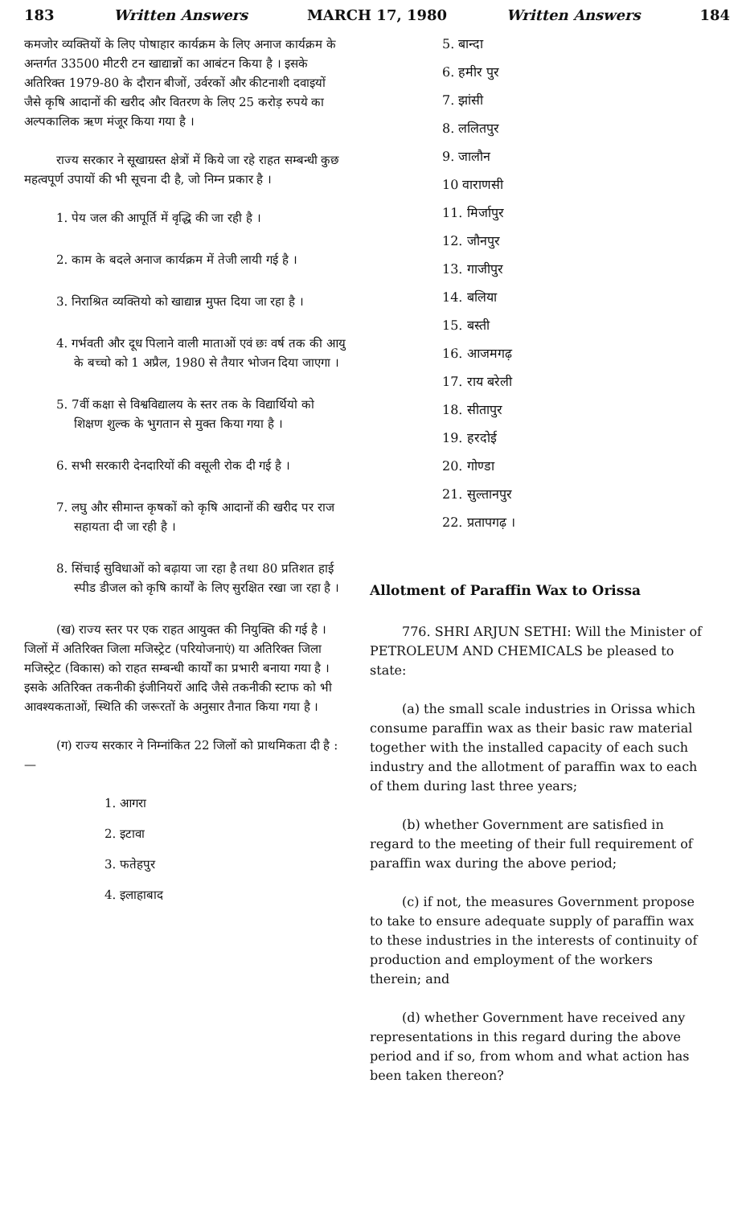183 Written Answers MARCH 17, 1980 Written Answers 184
कमजोर व्यक्तियों के लिए पोषाहार कार्यक्रम के लिए अनाज कार्यक्रम के अन्तर्गत 33500 मीटरी टन खाद्यान्नों का आबंटन किया है । इसके अतिरिक्त 1979-80 के दौरान बीजों, उर्वरकों और कीटनाशी दवाइयों जैसे कृषि आदानों की खरीद और वितरण के लिए 25 करोड़ रुपये का अल्पकालिक ऋण मंजूर किया गया है ।
राज्य सरकार ने सूखाग्रस्त क्षेत्रों में किये जा रहे राहत सम्बन्धी कुछ महत्वपूर्ण उपायों की भी सूचना दी है, जो निम्न प्रकार है ।
1. पेय जल की आपूर्ति में वृद्धि की जा रही है ।
2. काम के बदले अनाज कार्यक्रम में तेजी लायी गई है ।
3. निराश्रित व्यक्तियो को खाद्यान्न मुफ्त दिया जा रहा है ।
4. गर्भवती और दूध पिलाने वाली माताओं एवं छः वर्ष तक की आयु के बच्चो को 1 अप्रैल, 1980 से तैयार भोजन दिया जाएगा ।
5. 7वीं कक्षा से विश्वविद्यालय के स्तर तक के विद्यार्थियो को शिक्षण शुल्क के भुगतान से मुक्त किया गया है ।
6. सभी सरकारी देनदारियों की वसूली रोक दी गई है ।
7. लघु और सीमान्त कृषकों को कृषि आदानों की खरीद पर राज सहायता दी जा रही है ।
8. सिंचाई सुविधाओं को बढ़ाया जा रहा है तथा 80 प्रतिशत हाई स्पीड डीजल को कृषि कार्यों के लिए सुरक्षित रखा जा रहा है ।
(ख) राज्य स्तर पर एक राहत आयुक्त की नियुक्ति की गई है । जिलों में अतिरिक्त जिला मजिस्ट्रेट (परियोजनाएं) या अतिरिक्त जिला मजिस्ट्रेट (विकास) को राहत सम्बन्धी कार्यों का प्रभारी बनाया गया है । इसके अतिरिक्त तकनीकी इंजीनियरों आदि जैसे तकनीकी स्टाफ को भी आवश्यकताओं, स्थिति की जरूरतों के अनुसार तैनात किया गया है ।
(ग) राज्य सरकार ने निम्नांकित 22 जिलों को प्राथमिकता दी है :—
1. आगरा
2. इटावा
3. फतेहपुर
4. इलाहाबाद
5. बान्दा
6. हमीर पुर
7. झांसी
8. ललितपुर
9. जालौन
10 वाराणसी
11. मिर्जापुर
12. जौनपुर
13. गाजीपुर
14. बलिया
15. बस्ती
16. आजमगढ़
17. राय बरेली
18. सीतापुर
19. हरदोई
20. गोण्डा
21. सुल्तानपुर
22. प्रतापगढ़ ।
Allotment of Paraffin Wax to Orissa
776. SHRI ARJUN SETHI: Will the Minister of PETROLEUM AND CHEMICALS be pleased to state:
(a) the small scale industries in Orissa which consume paraffin wax as their basic raw material together with the installed capacity of each such industry and the allotment of paraffin wax to each of them during last three years;
(b) whether Government are satisfied in regard to the meeting of their full requirement of paraffin wax during the above period;
(c) if not, the measures Government propose to take to ensure adequate supply of paraffin wax to these industries in the interests of continuity of production and employment of the workers therein; and
(d) whether Government have received any representations in this regard during the above period and if so, from whom and what action has been taken thereon?